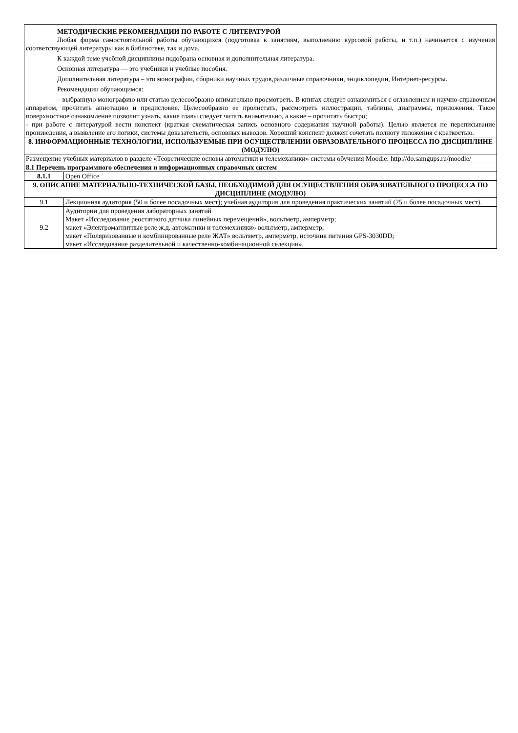| МЕТОДИЧЕСКИЕ РЕКОМЕНДАЦИИ ПО РАБОТЕ С ЛИТЕРАТУРОЙ Любая форма самостоятельной работы обучающихся (подготовка к занятиям, выполнению курсовой работы, и т.п.) начинается с изучения соответствующей литературы как в библиотеке, так и дома. К каждой теме учебной дисциплины подобрана основная и дополнительная литература. Основная литература — это учебники и учебные пособия. Дополнительная литература – это монографии, сборники научных трудов,различные справочники, энциклопедии, Интернет-ресурсы. Рекомендации обучающимся: – выбранную монографию или статью целесообразно внимательно просмотреть. В книгах следует ознакомиться с оглавлением и научно-справочным аппаратом, прочитать аннотацию и предисловие. Целесообразно ее пролистать, рассмотреть иллюстрации, таблицы, диаграммы, приложения. Такое поверхностное ознакомление позволит узнать, какие главы следует читать внимательно, а какие – прочитать быстро; - при работе с литературой вести конспект (краткая схематическая запись основного содержания научной работы). Целью является не переписывание произведения, а выявление его логики, системы доказательств, основных выводов. Хороший конспект должен сочетать полноту изложения с краткостью. | |
| 8. ИНФОРМАЦИОННЫЕ ТЕХНОЛОГИИ, ИСПОЛЬЗУЕМЫЕ ПРИ ОСУЩЕСТВЛЕНИИ ОБРАЗОВАТЕЛЬНОГО ПРОЦЕССА ПО ДИСЦИПЛИНЕ (МОДУЛЮ) | |
| Размещение учебных материалов в разделе «Теоретические основы автоматики и телемеханики» системы обучения Moodle: http://do.samgups.ru/moodle/ | |
| 8.1 Перечень программного обеспечения и информационных справочных систем | |
| 8.1.1 | Open Office |
| 9. ОПИСАНИЕ МАТЕРИАЛЬНО-ТЕХНИЧЕСКОЙ БАЗЫ, НЕОБХОДИМОЙ ДЛЯ ОСУЩЕСТВЛЕНИЯ ОБРАЗОВАТЕЛЬНОГО ПРОЦЕССА ПО ДИСЦИПЛИНЕ (МОДУЛЮ) | |
| 9.1 | Лекционная аудитория (50 и более посадочных мест); учебная аудитория для проведения практических занятий (25 и более посадочных мест). |
| 9.2 | Аудитории для проведения лабораторных занятий Макет «Исследование реостатного датчика линейных перемещений», вольтметр, амперметр; макет «Электромагнитные реле ж.д. автоматики и телемеханики» вольтметр, амперметр; макет «Поляризованные и комбинированные реле ЖАТ» вольтметр, амперметр, источник питания GPS-3030DD; макет «Исследование разделительной и качественно-комбинационной селекции». |